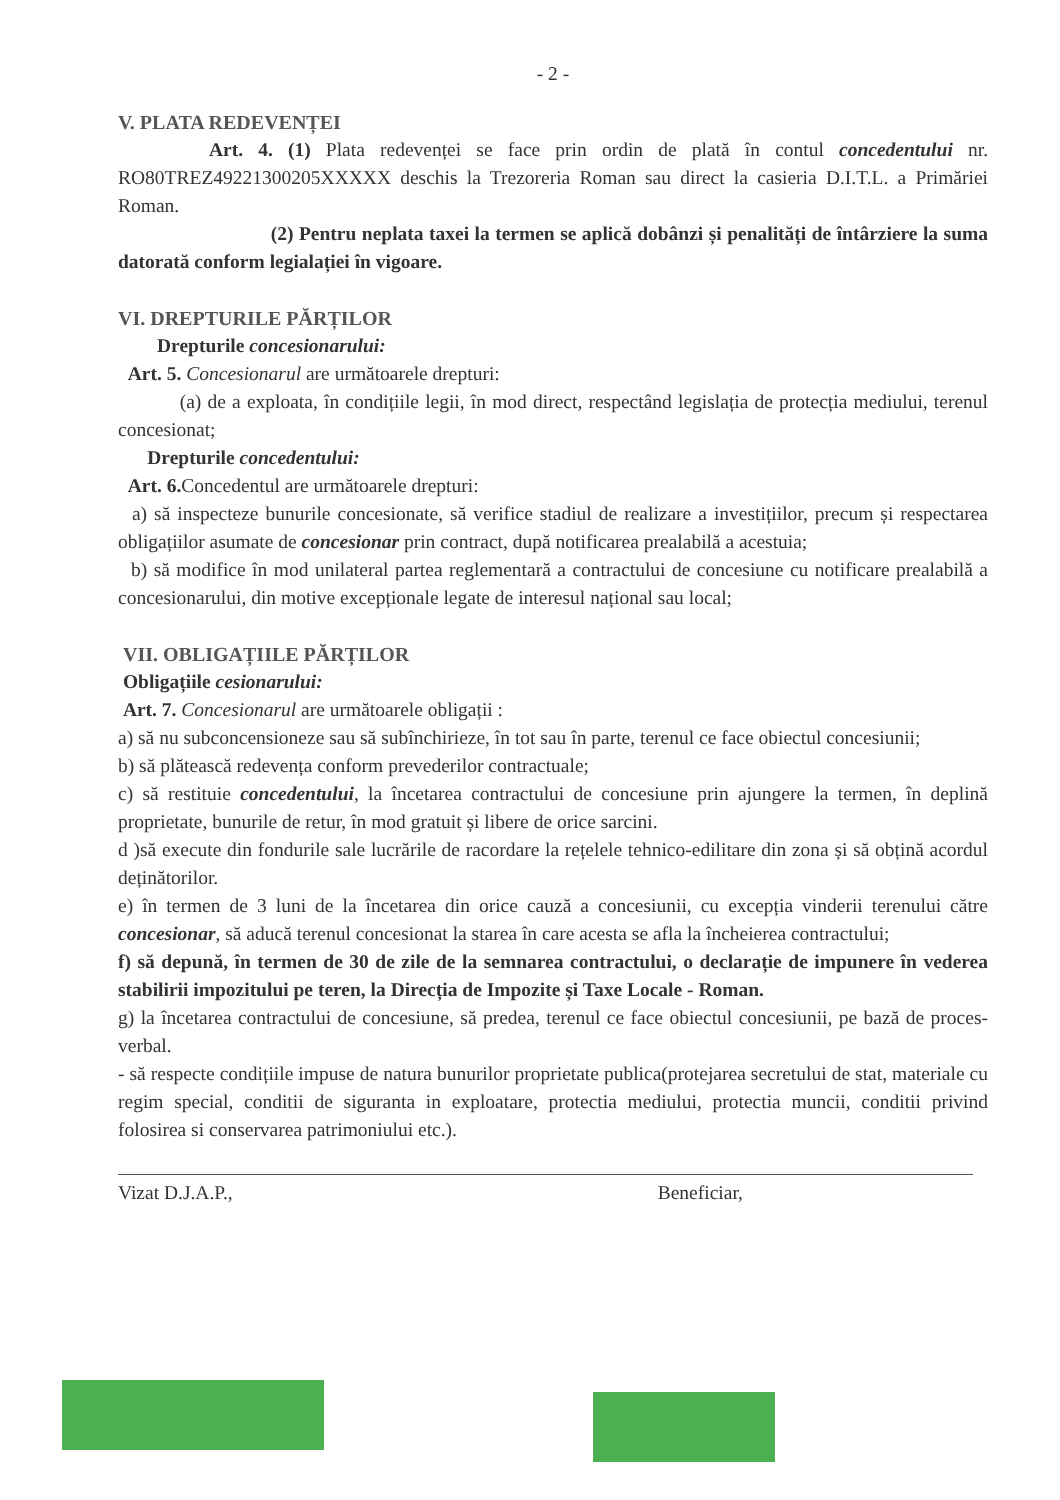- 2 -
V. PLATA REDEVENȚEI
Art. 4. (1) Plata redevenței se face prin ordin de plată în contul concedentului nr. RO80TREZ49221300205XXXXX deschis la Trezoreria Roman sau direct la casieria D.I.T.L. a Primăriei Roman.
(2) Pentru neplata taxei la termen se aplică dobânzi și penalități de întârziere la suma datorată conform legialației în vigoare.
VI. DREPTURILE PĂRȚILOR
Drepturile concesionarului:
Art. 5. Concesionarul are următoarele drepturi:
(a) de a exploata, în condițiile legii, în mod direct, respectând legislația de protecția mediului, terenul concesionat;
Drepturile concedentului:
Art. 6. Concedentul are următoarele drepturi:
a) să inspecteze bunurile concesionate, să verifice stadiul de realizare a investițiilor, precum și respectarea obligațiilor asumate de concesionar prin contract, după notificarea prealabilă a acestuia;
b) să modifice în mod unilateral partea reglementară a contractului de concesiune cu notificare prealabilă a concesionarului, din motive excepționale legate de interesul național sau local;
VII. OBLIGAȚIILE PĂRȚILOR
Obligațiile cesionarului:
Art. 7. Concesionarul are următoarele obligații :
a) să nu subconcensioneze sau să subînchirieze, în tot sau în parte, terenul ce face obiectul concesiunii;
b) să plătească redevența conform prevederilor contractuale;
c) să restituie concedentului, la încetarea contractului de concesiune prin ajungere la termen, în deplină proprietate, bunurile de retur, în mod gratuit și libere de orice sarcini.
d )să execute din fondurile sale lucrările de racordare la rețelele tehnico-edilitare din zona și să obțină acordul deținătorilor.
e) în termen de 3 luni de la încetarea din orice cauză a concesiunii, cu excepția vinderii terenului către concesionar, să aducă terenul concesionat la starea în care acesta se afla la încheierea contractului;
f) să depună, în termen de 30 de zile de la semnarea contractului, o declarație de impunere în vederea stabilirii impozitului pe teren, la Direcția de Impozite și Taxe Locale - Roman.
g) la încetarea contractului de concesiune, să predea, terenul ce face obiectul concesiunii, pe bază de proces-verbal.
- să respecte condițiile impuse de natura bunurilor proprietate publica(protejarea secretului de stat, materiale cu regim special, conditii de siguranta in exploatare, protectia mediului, protectia muncii, conditii privind folosirea si conservarea patrimoniului etc.).
Vizat D.J.A.P., Beneficiar,